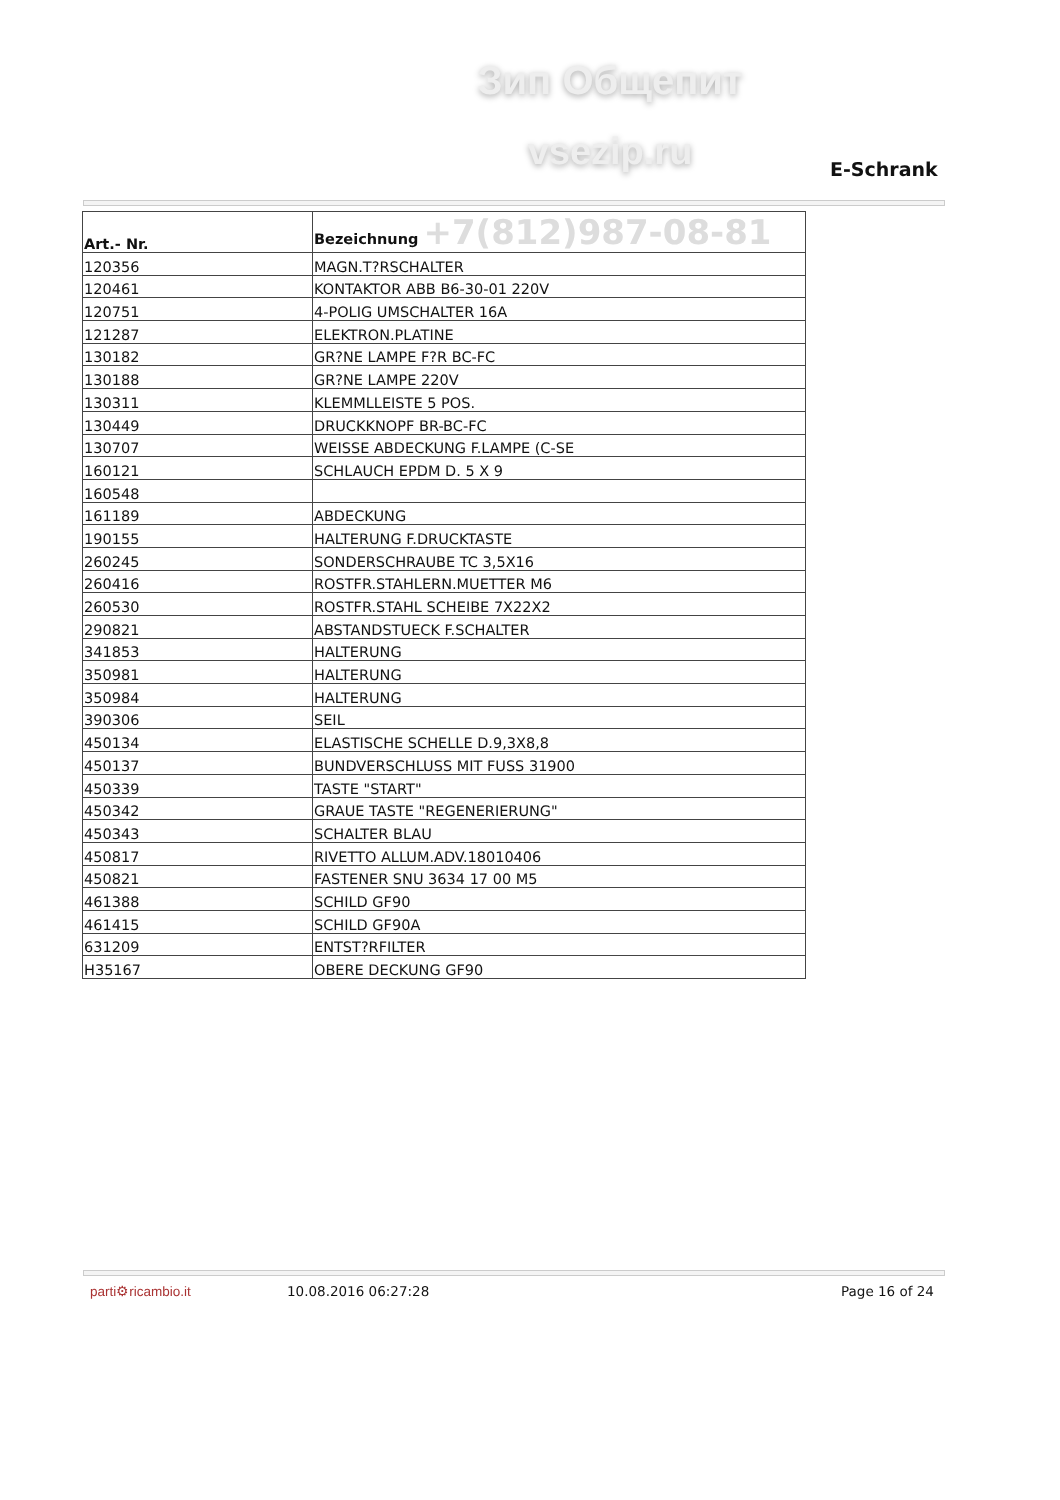Зип Общепит
vsezip.ru E-Schrank
| Art.- Nr. | Bezeichnung +7(812)987-08-81 |
| --- | --- |
| 120356 | MAGN.T?RSCHALTER |
| 120461 | KONTAKTOR ABB B6-30-01 220V |
| 120751 | 4-POLIG UMSCHALTER 16A |
| 121287 | ELEKTRON.PLATINE |
| 130182 | GR?NE LAMPE F?R BC-FC |
| 130188 | GR?NE LAMPE 220V |
| 130311 | KLEMMLLEISTE 5 POS. |
| 130449 | DRUCKKNOPF BR-BC-FC |
| 130707 | WEISSE ABDECKUNG F.LAMPE (C-SE |
| 160121 | SCHLAUCH EPDM D. 5 X 9 |
| 160548 | |
| 161189 | ABDECKUNG |
| 190155 | HALTERUNG F.DRUCKTASTE |
| 260245 | SONDERSCHRAUBE TC 3,5X16 |
| 260416 | ROSTFR.STAHLERN.MUETTER M6 |
| 260530 | ROSTFR.STAHL SCHEIBE 7X22X2 |
| 290821 | ABSTANDSTUECK F.SCHALTER |
| 341853 | HALTERUNG |
| 350981 | HALTERUNG |
| 350984 | HALTERUNG |
| 390306 | SEIL |
| 450134 | ELASTISCHE SCHELLE D.9,3X8,8 |
| 450137 | BUNDVERSCHLUSS MIT FUSS 31900 |
| 450339 | TASTE "START" |
| 450342 | GRAUE TASTE "REGENERIERUNG" |
| 450343 | SCHALTER BLAU |
| 450817 | RIVETTO ALLUM.ADV.18010406 |
| 450821 | FASTENER SNU 3634 17 00 M5 |
| 461388 | SCHILD GF90 |
| 461415 | SCHILD GF90A |
| 631209 | ENTST?RFILTER |
| H35167 | OBERE DECKUNG GF90 |
parti⚙ricambio.it 10.08.2016 06:27:28 Page 16 of 24